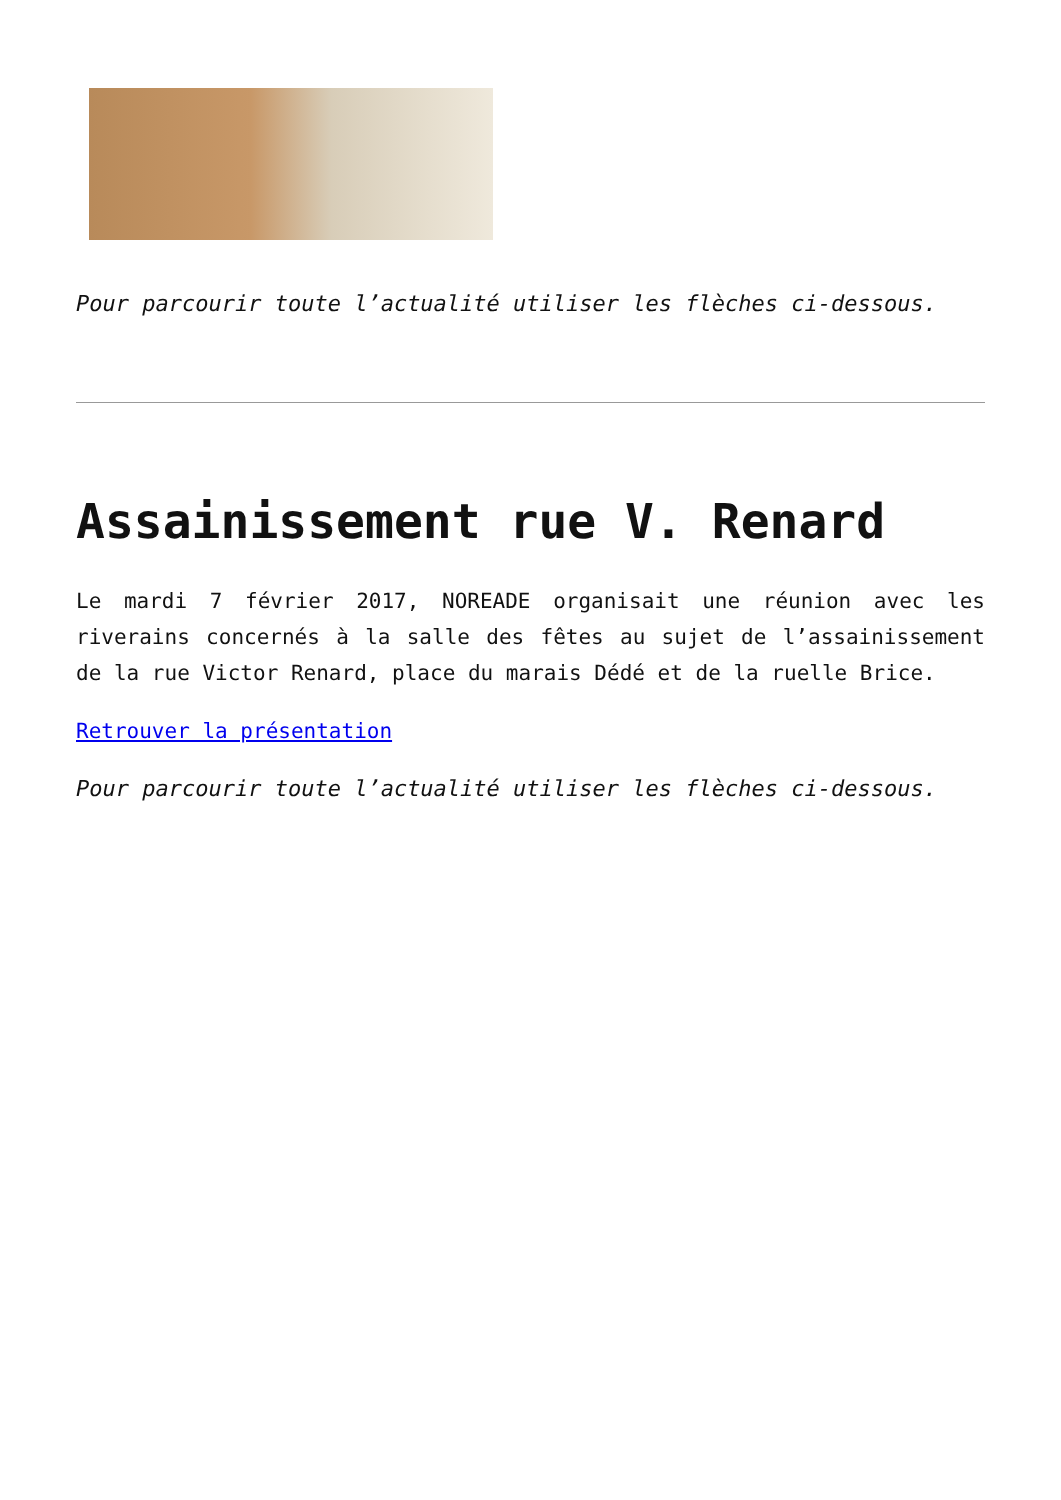Pour parcourir toute l’actualité utiliser les flèches ci-dessous.
Assainissement rue V. Renard
Le mardi 7 février 2017, NOREADE organisait une réunion avec les riverains concernés à la salle des fêtes au sujet de l’assainissement de la rue Victor Renard, place du marais Dédé et de la ruelle Brice.
Retrouver la présentation
Pour parcourir toute l’actualité utiliser les flèches ci-dessous.